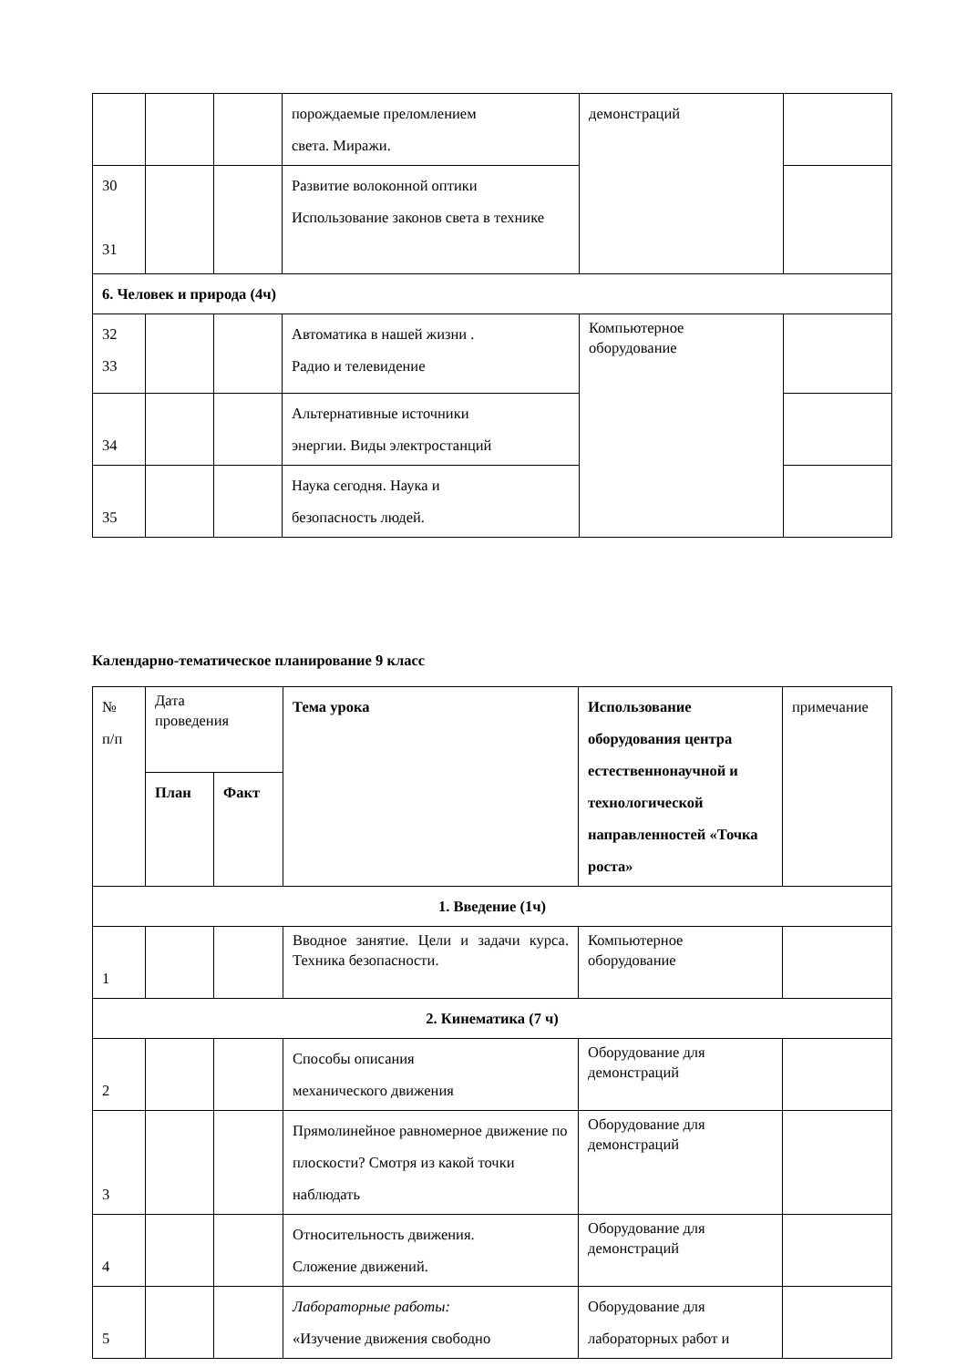| | | | порождаемые преломлением света. Миражи. | демонстраций | |
| 30 31 | | | Развитие волоконной оптики Использование законов света в технике | | |
| 6. Человек и природа (4ч) | | | | | |
| 32 33 | | | Автоматика в нашей жизни . Радио и телевидение | Компьютерное оборудование | |
| 34 | | | Альтернативные источники энергии. Виды электростанций | | |
| 35 | | | Наука сегодня. Наука и безопасность людей. | | |
Календарно-тематическое планирование 9 класс
| № п/п | Дата проведения | | Тема урока | Использование оборудования центра естественнонаучной и технологической направленностей «Точка роста» | примечание |
| --- | --- | --- | --- | --- | --- |
| | План | Факт | | | |
| 1. Введение (1ч) | | | | | |
| 1 | | | Вводное занятие. Цели и задачи курса. Техника безопасности. | Компьютерное оборудование | |
| 2. Кинематика (7 ч) | | | | | |
| 2 | | | Способы описания механического движения | Оборудование для демонстраций | |
| 3 | | | Прямолинейное равномерное движение по плоскости? Смотря из какой точки наблюдать | Оборудование для демонстраций | |
| 4 | | | Относительность движения. Сложение движений. | Оборудование для демонстраций | |
| 5 | | | Лабораторные работы: «Изучение движения свободно | Оборудование для лабораторных работ и | |